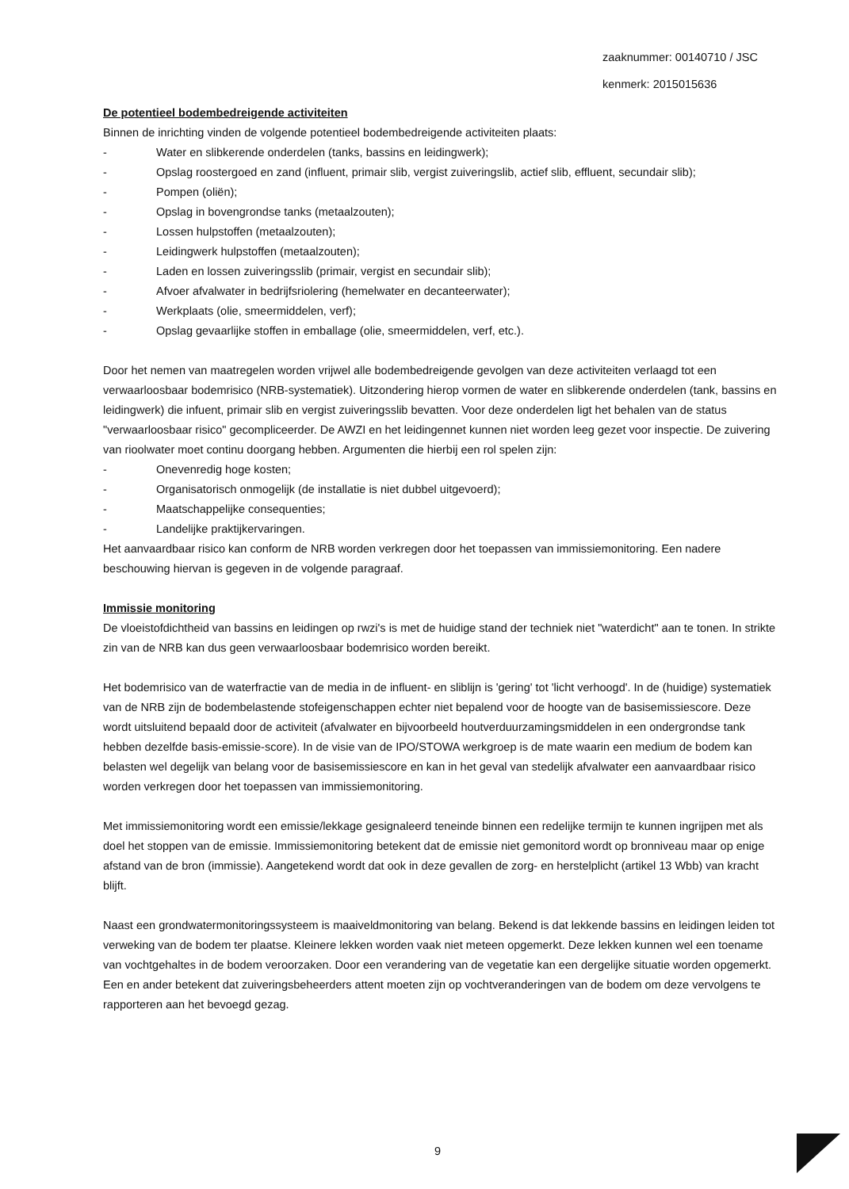zaaknummer: 00140710 / JSC
kenmerk: 2015015636
De potentieel bodembedreigende activiteiten
Binnen de inrichting vinden de volgende potentieel bodembedreigende activiteiten plaats:
- Water en slibkerende onderdelen (tanks, bassins en leidingwerk);
- Opslag roostergoed en zand (influent, primair slib, vergist zuiveringslib, actief slib, effluent, secundair slib);
- Pompen (oliën);
- Opslag in bovengrondse tanks (metaalzouten);
- Lossen hulpstoffen (metaalzouten);
- Leidingwerk hulpstoffen (metaalzouten);
- Laden en lossen zuiveringsslib (primair, vergist en secundair slib);
- Afvoer afvalwater in bedrijfsriolering (hemelwater en decanteerwater);
- Werkplaats (olie, smeermiddelen, verf);
- Opslag gevaarlijke stoffen in emballage (olie, smeermiddelen, verf, etc.).
Door het nemen van maatregelen worden vrijwel alle bodembedreigende gevolgen van deze activiteiten verlaagd tot een verwaarloosbaar bodemrisico (NRB-systematiek). Uitzondering hierop vormen de water en slibkerende onderdelen (tank, bassins en leidingwerk) die infuent, primair slib en vergist zuiveringsslib bevatten. Voor deze onderdelen ligt het behalen van de status "verwaarloosbaar risico" gecompliceerder. De AWZI en het leidingennet kunnen niet worden leeg gezet voor inspectie. De zuivering van rioolwater moet continu doorgang hebben. Argumenten die hierbij een rol spelen zijn:
- Onevenredig hoge kosten;
- Organisatorisch onmogelijk (de installatie is niet dubbel uitgevoerd);
- Maatschappelijke consequenties;
- Landelijke praktijkervaringen.
Het aanvaardbaar risico kan conform de NRB worden verkregen door het toepassen van immissiemonitoring. Een nadere beschouwing hiervan is gegeven in de volgende paragraaf.
Immissie monitoring
De vloeistofdichtheid van bassins en leidingen op rwzi's is met de huidige stand der techniek niet "waterdicht" aan te tonen. In strikte zin van de NRB kan dus geen verwaarloosbaar bodemrisico worden bereikt.
Het bodemrisico van de waterfractie van de media in de influent- en sliblijn is 'gering' tot 'licht verhoogd'. In de (huidige) systematiek van de NRB zijn de bodembelastende stofeigenschappen echter niet bepalend voor de hoogte van de basisemissiescore. Deze wordt uitsluitend bepaald door de activiteit (afvalwater en bijvoorbeeld houtverduurzamingsmiddelen in een ondergrondse tank hebben dezelfde basis-emissie-score). In de visie van de IPO/STOWA werkgroep is de mate waarin een medium de bodem kan belasten wel degelijk van belang voor de basisemissiescore en kan in het geval van stedelijk afvalwater een aanvaardbaar risico worden verkregen door het toepassen van immissiemonitoring.
Met immissiemonitoring wordt een emissie/lekkage gesignaleerd teneinde binnen een redelijke termijn te kunnen ingrijpen met als doel het stoppen van de emissie. Immissiemonitoring betekent dat de emissie niet gemonitord wordt op bronniveau maar op enige afstand van de bron (immissie). Aangetekend wordt dat ook in deze gevallen de zorg- en herstelplicht (artikel 13 Wbb) van kracht blijft.
Naast een grondwatermonitoringssysteem is maaiveldmonitoring van belang. Bekend is dat lekkende bassins en leidingen leiden tot verweking van de bodem ter plaatse. Kleinere lekken worden vaak niet meteen opgemerkt. Deze lekken kunnen wel een toename van vochtgehaltes in de bodem veroorzaken. Door een verandering van de vegetatie kan een dergelijke situatie worden opgemerkt. Een en ander betekent dat zuiveringsbeheerders attent moeten zijn op vochtveranderingen van de bodem om deze vervolgens te rapporteren aan het bevoegd gezag.
9